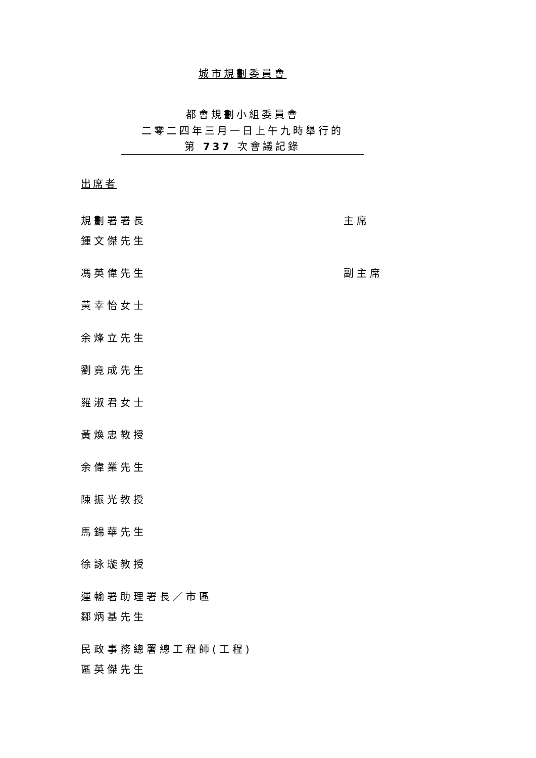城市規劃委員會
都會規劃小組委員會
二零二四年三月一日上午九時舉行的
第 737 次會議記錄
出席者
規劃署署長
鍾文傑先生
主席
馮英偉先生 副主席
黃幸怡女士
余烽立先生
劉竟成先生
羅淑君女士
黃煥忠教授
余偉業先生
陳振光教授
馬錦華先生
徐詠璇教授
運輸署助理署長／市區
鄒炳基先生
民政事務總署總工程師(工程)
區英傑先生